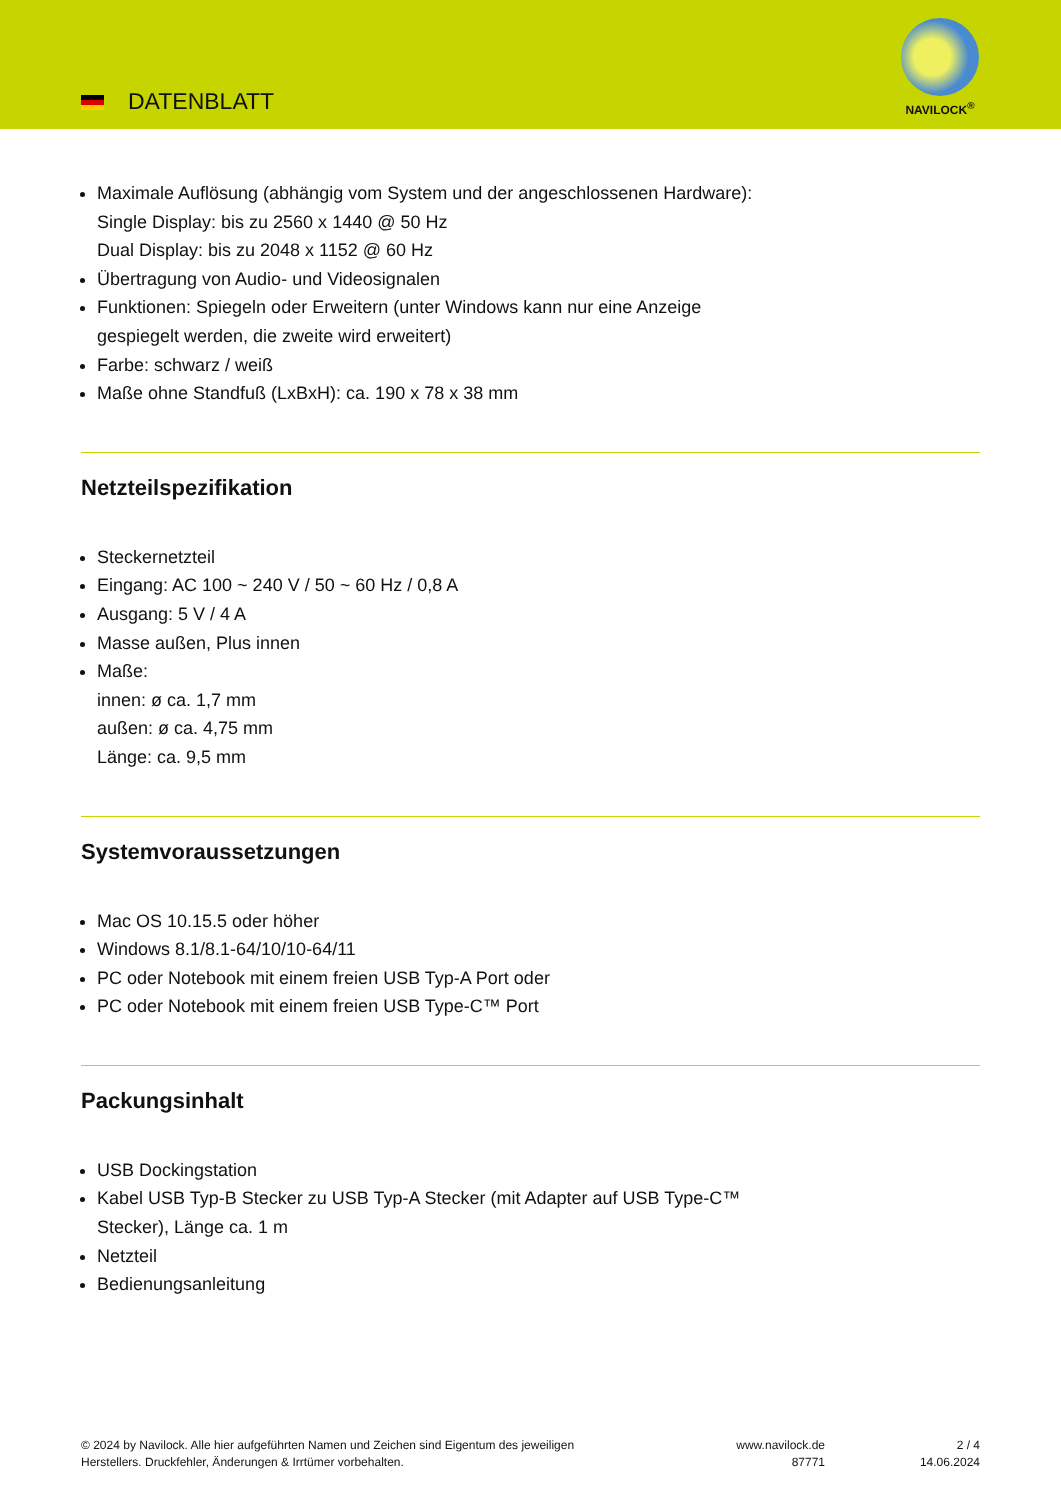DATENBLATT
NAVILOCK<sup>®</sup>
Maximale Auflösung (abhängig vom System und der angeschlossenen Hardware):
Single Display: bis zu 2560 x 1440 @ 50 Hz
Dual Display: bis zu 2048 x 1152 @ 60 Hz
Übertragung von Audio- und Videosignalen
Funktionen: Spiegeln oder Erweitern (unter Windows kann nur eine Anzeige
gespiegelt werden, die zweite wird erweitert)
Farbe: schwarz / weiß
Maße ohne Standfuß (LxBxH): ca. 190 x 78 x 38 mm
Netzteilspezifikation
Steckernetzteil
Eingang: AC 100 ~ 240 V / 50 ~ 60 Hz / 0,8 A
Ausgang: 5 V / 4 A
Masse außen, Plus innen
Maße:
innen: ø ca. 1,7 mm
außen: ø ca. 4,75 mm
Länge: ca. 9,5 mm
Systemvoraussetzungen
Mac OS 10.15.5 oder höher
Windows 8.1/8.1-64/10/10-64/11
PC oder Notebook mit einem freien USB Typ-A Port oder
PC oder Notebook mit einem freien USB Type-C™ Port
Packungsinhalt
USB Dockingstation
Kabel USB Typ-B Stecker zu USB Typ-A Stecker (mit Adapter auf USB Type-C™
Stecker), Länge ca. 1 m
Netzteil
Bedienungsanleitung
© 2024 by Navilock. Alle hier aufgeführten Namen und Zeichen sind Eigentum des jeweiligen
Herstellers. Druckfehler, Änderungen & Irrtümer vorbehalten.
www.navilock.de
87771
2 / 4
14.06.2024